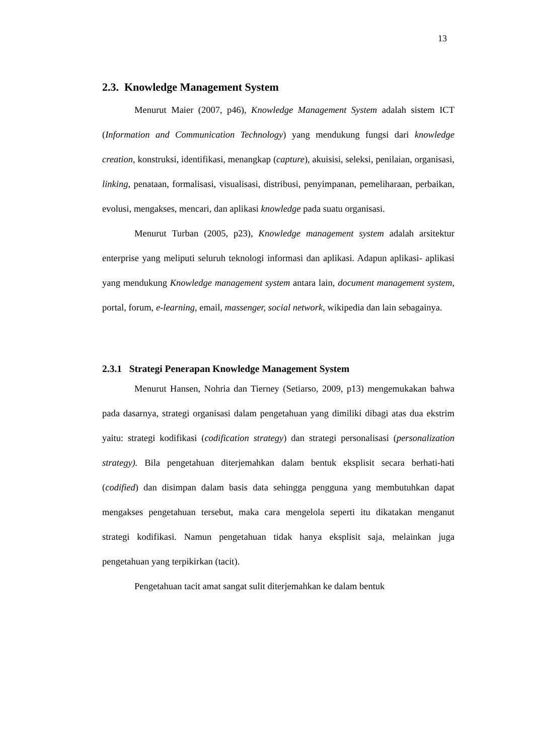13
2.3. Knowledge Management System
Menurut Maier (2007, p46), Knowledge Management System adalah sistem ICT (Information and Communication Technology) yang mendukung fungsi dari knowledge creation, konstruksi, identifikasi, menangkap (capture), akuisisi, seleksi, penilaian, organisasi, linking, penataan, formalisasi, visualisasi, distribusi, penyimpanan, pemeliharaan, perbaikan, evolusi, mengakses, mencari, dan aplikasi knowledge pada suatu organisasi.
Menurut Turban (2005, p23), Knowledge management system adalah arsitektur enterprise yang meliputi seluruh teknologi informasi dan aplikasi. Adapun aplikasi- aplikasi yang mendukung Knowledge management system antara lain, document management system, portal, forum, e-learning, email, massenger, social network, wikipedia dan lain sebagainya.
2.3.1 Strategi Penerapan Knowledge Management System
Menurut Hansen, Nohria dan Tierney (Setiarso, 2009, p13) mengemukakan bahwa pada dasarnya, strategi organisasi dalam pengetahuan yang dimiliki dibagi atas dua ekstrim yaitu: strategi kodifikasi (codification strategy) dan strategi personalisasi (personalization strategy). Bila pengetahuan diterjemahkan dalam bentuk eksplisit secara berhati-hati (codified) dan disimpan dalam basis data sehingga pengguna yang membutuhkan dapat mengakses pengetahuan tersebut, maka cara mengelola seperti itu dikatakan menganut strategi kodifikasi. Namun pengetahuan tidak hanya eksplisit saja, melainkan juga pengetahuan yang terpikirkan (tacit).
Pengetahuan tacit amat sangat sulit diterjemahkan ke dalam bentuk